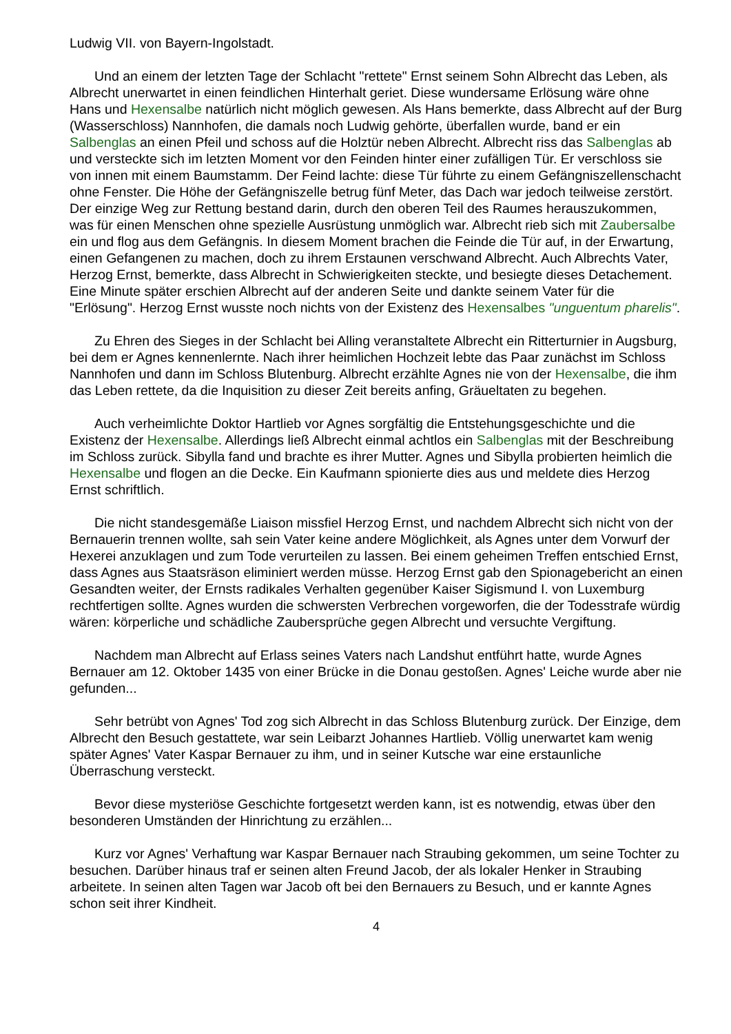Ludwig VII. von Bayern-Ingolstadt.
Und an einem der letzten Tage der Schlacht "rettete" Ernst seinem Sohn Albrecht das Leben, als Albrecht unerwartet in einen feindlichen Hinterhalt geriet. Diese wundersame Erlösung wäre ohne Hans und Hexensalbe natürlich nicht möglich gewesen. Als Hans bemerkte, dass Albrecht auf der Burg (Wasserschloss) Nannhofen, die damals noch Ludwig gehörte, überfallen wurde, band er ein Salbenglas an einen Pfeil und schoss auf die Holztür neben Albrecht. Albrecht riss das Salbenglas ab und versteckte sich im letzten Moment vor den Feinden hinter einer zufälligen Tür. Er verschloss sie von innen mit einem Baumstamm. Der Feind lachte: diese Tür führte zu einem Gefängniszellenschacht ohne Fenster. Die Höhe der Gefängniszelle betrug fünf Meter, das Dach war jedoch teilweise zerstört. Der einzige Weg zur Rettung bestand darin, durch den oberen Teil des Raumes herauszukommen, was für einen Menschen ohne spezielle Ausrüstung unmöglich war. Albrecht rieb sich mit Zaubersalbe ein und flog aus dem Gefängnis. In diesem Moment brachen die Feinde die Tür auf, in der Erwartung, einen Gefangenen zu machen, doch zu ihrem Erstaunen verschwand Albrecht. Auch Albrechts Vater, Herzog Ernst, bemerkte, dass Albrecht in Schwierigkeiten steckte, und besiegte dieses Detachement. Eine Minute später erschien Albrecht auf der anderen Seite und dankte seinem Vater für die "Erlösung". Herzog Ernst wusste noch nichts von der Existenz des Hexensalbes "unguentum pharelis".
Zu Ehren des Sieges in der Schlacht bei Alling veranstaltete Albrecht ein Ritterturnier in Augsburg, bei dem er Agnes kennenlernte. Nach ihrer heimlichen Hochzeit lebte das Paar zunächst im Schloss Nannhofen und dann im Schloss Blutenburg. Albrecht erzählte Agnes nie von der Hexensalbe, die ihm das Leben rettete, da die Inquisition zu dieser Zeit bereits anfing, Gräueltaten zu begehen.
Auch verheimlichte Doktor Hartlieb vor Agnes sorgfältig die Entstehungsgeschichte und die Existenz der Hexensalbe. Allerdings ließ Albrecht einmal achtlos ein Salbenglas mit der Beschreibung im Schloss zurück. Sibylla fand und brachte es ihrer Mutter. Agnes und Sibylla probierten heimlich die Hexensalbe und flogen an die Decke. Ein Kaufmann spionierte dies aus und meldete dies Herzog Ernst schriftlich.
Die nicht standesgemäße Liaison missfiel Herzog Ernst, und nachdem Albrecht sich nicht von der Bernauerin trennen wollte, sah sein Vater keine andere Möglichkeit, als Agnes unter dem Vorwurf der Hexerei anzuklagen und zum Tode verurteilen zu lassen. Bei einem geheimen Treffen entschied Ernst, dass Agnes aus Staatsräson eliminiert werden müsse. Herzog Ernst gab den Spionagebericht an einen Gesandten weiter, der Ernsts radikales Verhalten gegenüber Kaiser Sigismund I. von Luxemburg rechtfertigen sollte. Agnes wurden die schwersten Verbrechen vorgeworfen, die der Todesstrafe würdig wären: körperliche und schädliche Zaubersprüche gegen Albrecht und versuchte Vergiftung.
Nachdem man Albrecht auf Erlass seines Vaters nach Landshut entführt hatte, wurde Agnes Bernauer am 12. Oktober 1435 von einer Brücke in die Donau gestoßen. Agnes' Leiche wurde aber nie gefunden...
Sehr betrübt von Agnes' Tod zog sich Albrecht in das Schloss Blutenburg zurück. Der Einzige, dem Albrecht den Besuch gestattete, war sein Leibarzt Johannes Hartlieb. Völlig unerwartet kam wenig später Agnes' Vater Kaspar Bernauer zu ihm, und in seiner Kutsche war eine erstaunliche Überraschung versteckt.
Bevor diese mysteriöse Geschichte fortgesetzt werden kann, ist es notwendig, etwas über den besonderen Umständen der Hinrichtung zu erzählen...
Kurz vor Agnes' Verhaftung war Kaspar Bernauer nach Straubing gekommen, um seine Tochter zu besuchen. Darüber hinaus traf er seinen alten Freund Jacob, der als lokaler Henker in Straubing arbeitete. In seinen alten Tagen war Jacob oft bei den Bernauers zu Besuch, und er kannte Agnes schon seit ihrer Kindheit.
4